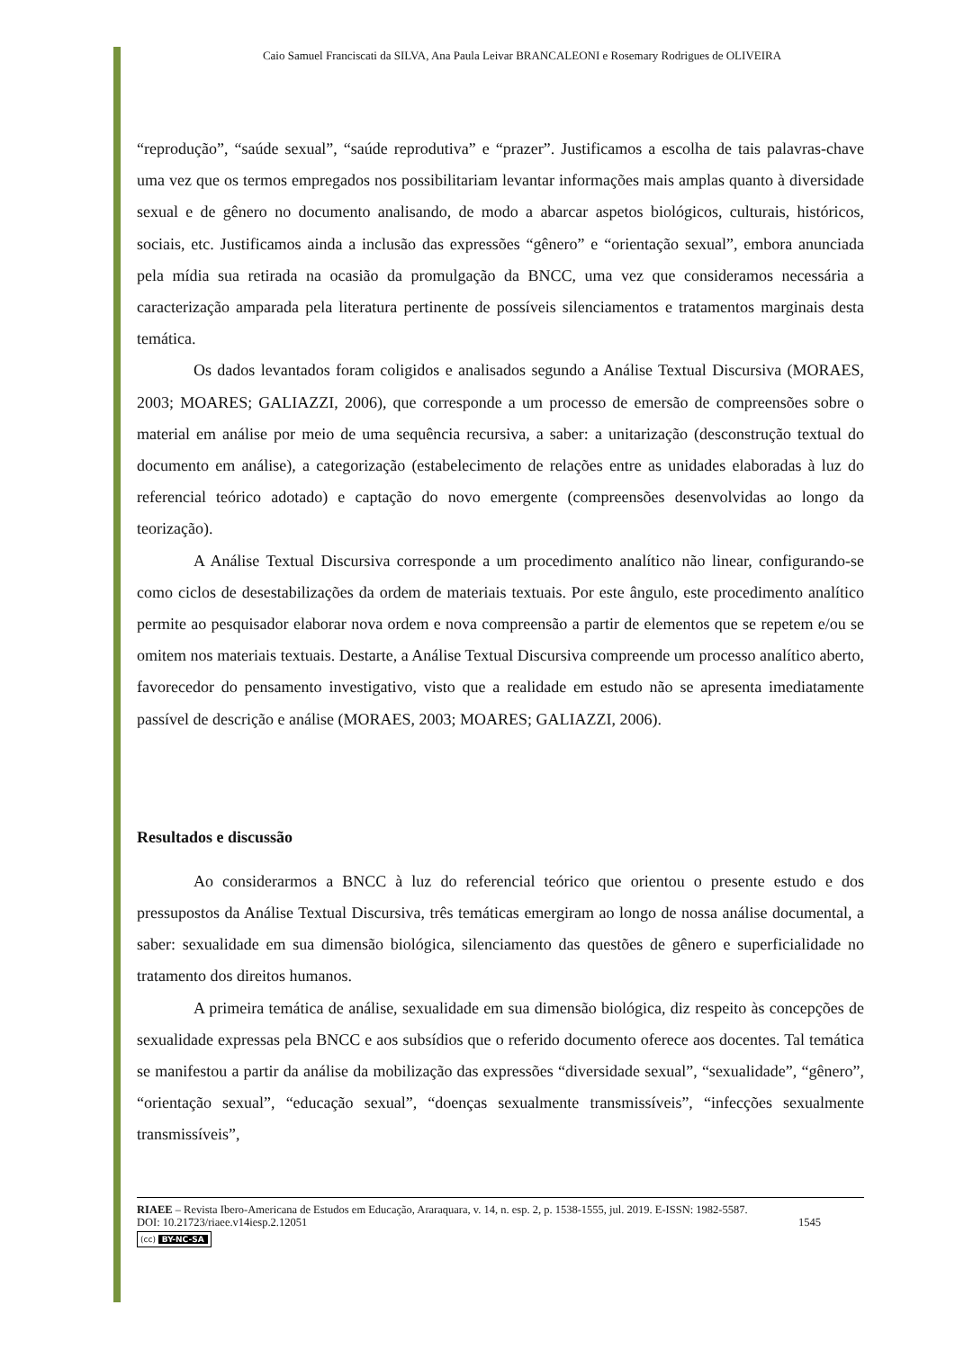Caio Samuel Franciscati da SILVA, Ana Paula Leivar BRANCALEONI e Rosemary Rodrigues de OLIVEIRA
“reprodução”, “saúde sexual”, “saúde reprodutiva” e “prazer”. Justificamos a escolha de tais palavras-chave uma vez que os termos empregados nos possibilitariam levantar informações mais amplas quanto à diversidade sexual e de gênero no documento analisando, de modo a abarcar aspetos biológicos, culturais, históricos, sociais, etc. Justificamos ainda a inclusão das expressões “gênero” e “orientação sexual”, embora anunciada pela mídia sua retirada na ocasião da promulgação da BNCC, uma vez que consideramos necessária a caracterização amparada pela literatura pertinente de possíveis silenciamentos e tratamentos marginais desta temática.
Os dados levantados foram coligidos e analisados segundo a Análise Textual Discursiva (MORAES, 2003; MOARES; GALIAZZI, 2006), que corresponde a um processo de emersão de compreensões sobre o material em análise por meio de uma sequência recursiva, a saber: a unitarização (desconstrução textual do documento em análise), a categorização (estabelecimento de relações entre as unidades elaboradas à luz do referencial teórico adotado) e captação do novo emergente (compreensões desenvolvidas ao longo da teorização).
A Análise Textual Discursiva corresponde a um procedimento analítico não linear, configurando-se como ciclos de desestabilizações da ordem de materiais textuais. Por este ângulo, este procedimento analítico permite ao pesquisador elaborar nova ordem e nova compreensão a partir de elementos que se repetem e/ou se omitem nos materiais textuais. Destarte, a Análise Textual Discursiva compreende um processo analítico aberto, favorecedor do pensamento investigativo, visto que a realidade em estudo não se apresenta imediatamente passível de descrição e análise (MORAES, 2003; MOARES; GALIAZZI, 2006).
Resultados e discussão
Ao considerarmos a BNCC à luz do referencial teórico que orientou o presente estudo e dos pressupostos da Análise Textual Discursiva, três temáticas emergiram ao longo de nossa análise documental, a saber: sexualidade em sua dimensão biológica, silenciamento das questões de gênero e superficialidade no tratamento dos direitos humanos.
A primeira temática de análise, sexualidade em sua dimensão biológica, diz respeito às concepções de sexualidade expressas pela BNCC e aos subsídios que o referido documento oferece aos docentes. Tal temática se manifestou a partir da análise da mobilização das expressões “diversidade sexual”, “sexualidade”, “gênero”, “orientação sexual”, “educação sexual”, “doenças sexualmente transmissíveis”, “infecções sexualmente transmissíveis”,
RIAEE – Revista Ibero-Americana de Estudos em Educação, Araraquara, v. 14, n. esp. 2, p. 1538-1555, jul. 2019. E-ISSN: 1982-5587.
DOI: 10.21723/riaee.v14iesp.2.12051 1545
(cc) BY-NC-SA